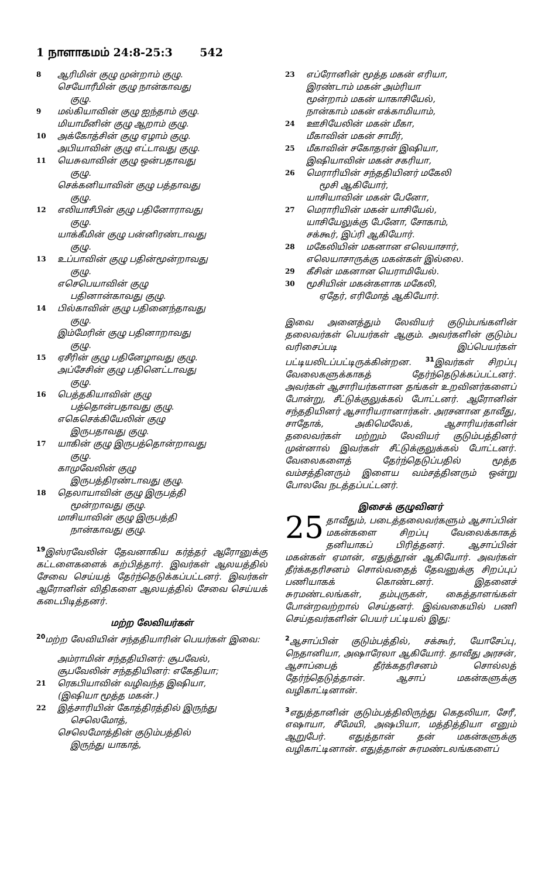1 நாளாகமம் 24:8-25:3 542
8
ஆரிமின் குழு முன்றாம் குழு.
செயோரீமின் குழு நான்காவது
குழு.
9
மல்கியாவின் குழு ஐந்தாம் குழு.
மியாமீனின் குழு ஆறாம் குழு.
10
அக்கோத்சின் குழு ஏழாம் குழு.
அபியாவின் குழு எட்டாவது குழு.
11
யெசுவாவின் குழு ஒன்பதாவது
குழு.
செக்கனியாவின் குழு பத்தாவது
குழு.
12
எலியாசீபின் குழு பதினோராவது
குழு.
யாக்கீமின் குழு பன்னிரண்டாவது
குழு.
13
உப்பாவின் குழு பதின்மூன்றாவது
குழு.
எசெபெயாவின் குழு
பதினான்காவது குழு.
14
பில்காவின் குழு பதினைந்தாவது
குழு.
இம்மேரின் குழு பதினாறாவது
குழு.
15
ஏசீரின் குழு பதினேழாவது குழு.
அப்சேசின் குழு பதினெட்டாவது
குழு.
16
பெத்தகியாவின் குழு
பத்தொன்பதாவது குழு.
எகெசெக்கியேலின் குழு
இருபதாவது குழு.
17
யாகின் குழு இருபத்தொன்றாவது
குழு.
காமுவேலின் குழு
இருபத்திரண்டாவது குழு.
18
தெலாயாவின் குழு இருபத்தி
மூன்றாவது குழு.
மாசியாவின் குழு இருபத்தி
நான்காவது குழு.
<sup>19</sup> இஸ்ரவேலின் தேவனாகிய கர்த்தர் ஆரோனுக்கு கட்டளைகளைக் கற்பித்தார். இவர்கள் ஆலயத்தில் சேவை செய்யத் தேர்ந்தெடுக்கப்பட்டனர். இவர்கள் ஆரோனின் விதிகளை ஆலயத்தில் சேவை செய்யக் கடைபிடித்தனர்.
மற்ற லேவியர்கள்
<sup>20</sup> மற்ற லேவியின் சந்ததியாரின் பெயர்கள் இவை:
அம்ராமின் சந்ததியினர்: சூபவேல்,
சூபவேலின் சந்ததியினர்: எகேதியா;
21
ரெகபியாவின் வழிவந்த இஷியா,
(இஷியா மூத்த மகன்.)
22
இத்சாரியின் கோத்திரத்தில் இருந்து
செலெமோத்,
செலெமோத்தின் குடும்பத்தில்
இருந்து யாகாத்,
23
எப்ரோனின் மூத்த மகன் எரியா,
இரண்டாம் மகன் அம்ரியா
மூன்றாம் மகன் யாகாசியேல்,
நான்காம் மகன் எக்காமியாம்,
24
ஊசியேலின் மகன் மீகா,
மீகாவின் மகன் சாமீர்,
25
மீகாவின் சகோதரன் இஷியா,
இஷியாவின் மகன் சகரியா,
26
மெராரியின் சந்ததியினர் மகேலி
மூசி ஆகியோர்,
யாசியாவின் மகன் பேனோ,
27
மெராரியின் மகன் யாசியேல்,
யாசியேலுக்கு பேனோ, சோகாம்,
சக்கூர், இப்ரி ஆகியோர்.
28
மகேலியின் மகனான எலெயாசார்,
எலெயாசாருக்கு மகன்கள் இல்லை.
29
கீசின் மகனான யெராமியேல்.
30
மூசியின் மகன்களாக மகேலி,
ஏதேர், எரிமோத் ஆகியோர்.
இவை அனைத்தும் லேவியர் குடும்பங்களின் தலைவர்கள் பெயர்கள் ஆகும். அவர்களின் குடும்ப வரிசைப்படி இப்பெயர்கள் பட்டியலிடப்பட்டிருக்கின்றன. <sup>31</sup>இவர்கள் சிறப்பு வேலைகளுக்காகத் தேர்ந்தெடுக்கப்பட்டனர். அவர்கள் ஆசாரியர்களான தங்கள் உறவினர்களைப் போன்று, சீட்டுக்குலுக்கல் போட்டனர். ஆரோனின் சந்ததியினர் ஆசாரியரானார்கள். அரசனான தாவீது, சாதோக், அகிமெலேக், ஆசாரியர்களின் தலைவர்கள் மற்றும் லேவியர் குடும்பத்தினர் முன்னால் இவர்கள் சீட்டுக்குலுக்கல் போட்டனர். வேலைகளைத் தேர்ந்தெடுப்பதில் மூத்த வம்சத்தினரும் இளைய வம்சத்தினரும் ஒன்று போலவே நடத்தப்பட்டனர்.
இசைக் குழுவினர்
25 தாவீதும், படைத்தலைவர்களும் ஆசாப்பின் மகன்களை சிறப்பு வேலைக்காகத் தனியாகப் பிரித்தனர். ஆசாப்பின் மகன்கள் ஏமான், எதுத்தூன் ஆகியோர். அவர்கள் தீர்க்கதரிசனம் சொல்வதைத் தேவனுக்கு சிறப்புப் பணியாகக் கொண்டனர். இதனைச் சுரமண்டலங்கள், தம்புருகள், கைத்தாளங்கள் போன்றவற்றால் செய்தனர். இவ்வகையில் பணி செய்தவர்களின் பெயர் பட்டியல் இது:
<sup>2</sup> ஆசாப்பின் குடும்பத்தில், சக்கூர், யோசேப்பு, நெதானியா, அஷாரேலா ஆகியோர். தாவீது அரசன், ஆசாப்பைத் தீர்க்கதரிசனம் சொல்லத் தேர்ந்தெடுத்தான். ஆசாப் மகன்களுக்கு வழிகாட்டினான்.
<sup>3</sup> எதுத்தானின் குடும்பத்திலிருந்து கெதலியா, சேரீ, எஷாயா, சீமேயி, அஷபியா, மத்தித்தியா எனும் ஆறுபேர். எதுத்தான் தன் மகன்களுக்கு வழிகாட்டினான். எதுத்தான் சுரமண்டலங்களைப்